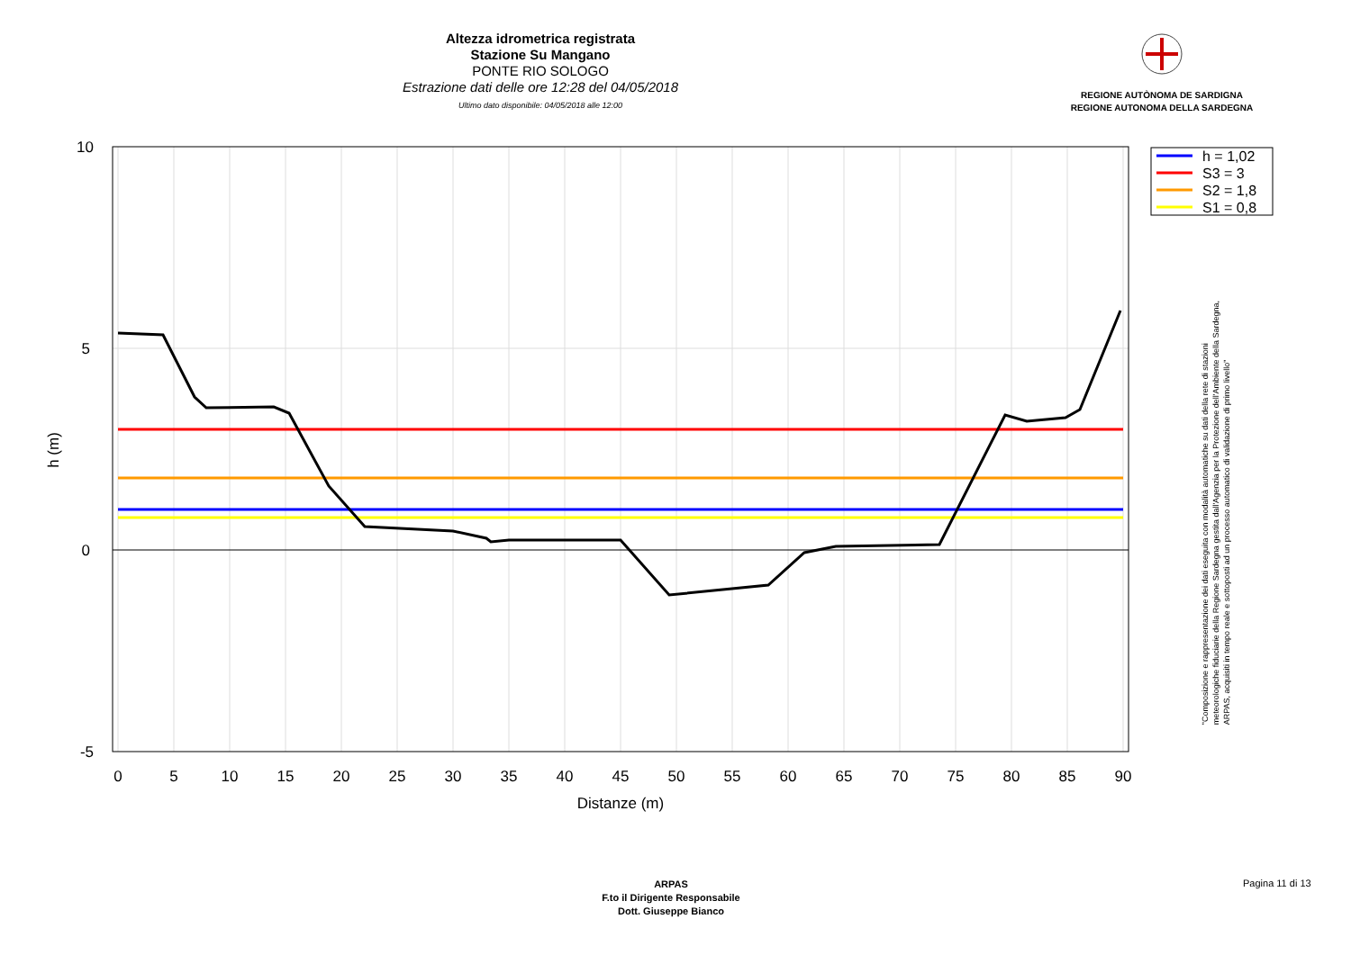Altezza idrometrica registrata
Stazione Su Mangano
PONTE RIO SOLOGO
Estrazione dati delle ore 12:28 del 04/05/2018
Ultimo dato disponibile: 04/05/2018 alle 12:00
REGIONE AUTÒNOMA DE SARDIGNA
REGIONE AUTONOMA DELLA SARDEGNA
10
5
0
-5
0
5
10
15
20
25
30
35
40
45
50
55
60
65
70
75
80
85
90
Distanze (m)
h (m)
h = 1,02
S3 = 3
S2 = 1,8
S1 = 0,8
"Composizione e rappresentazione dei dati eseguita con modalità automatiche su dati della rete di stazioni
meteorologiche fiduciarie della Regione Sardegna gestita dall'Agenzia per la Protezione dell'Ambiente della Sardegna,
ARPAS, acquisiti in tempo reale e sottoposti ad un processo automatico di validazione di primo livello"
ARPAS
F.to il Dirigente Responsabile
Dott. Giuseppe Bianco
Pagina 11 di 13